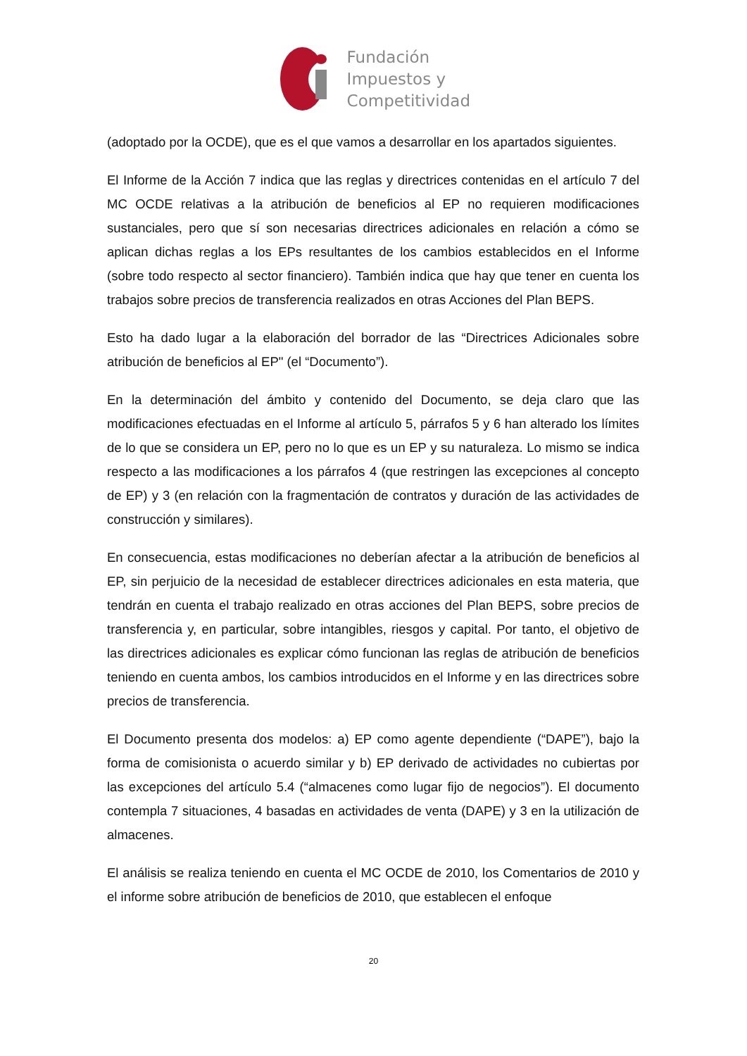Fundación
Impuestos y
Competitividad
(adoptado por la OCDE), que es el que vamos a desarrollar en los apartados siguientes.
El Informe de la Acción 7 indica que las reglas y directrices contenidas en el artículo 7 del MC OCDE relativas a la atribución de beneficios al EP no requieren modificaciones sustanciales, pero que sí son necesarias directrices adicionales en relación a cómo se aplican dichas reglas a los EPs resultantes de los cambios establecidos en el Informe (sobre todo respecto al sector financiero). También indica que hay que tener en cuenta los trabajos sobre precios de transferencia realizados en otras Acciones del Plan BEPS.
Esto ha dado lugar a la elaboración del borrador de las “Directrices Adicionales sobre atribución de beneficios al EP" (el “Documento”).
En la determinación del ámbito y contenido del Documento, se deja claro que las modificaciones efectuadas en el Informe al artículo 5, párrafos 5 y 6 han alterado los límites de lo que se considera un EP, pero no lo que es un EP y su naturaleza. Lo mismo se indica respecto a las modificaciones a los párrafos 4 (que restringen las excepciones al concepto de EP) y 3 (en relación con la fragmentación de contratos y duración de las actividades de construcción y similares).
En consecuencia, estas modificaciones no deberían afectar a la atribución de beneficios al EP, sin perjuicio de la necesidad de establecer directrices adicionales en esta materia, que tendrán en cuenta el trabajo realizado en otras acciones del Plan BEPS, sobre precios de transferencia y, en particular, sobre intangibles, riesgos y capital. Por tanto, el objetivo de las directrices adicionales es explicar cómo funcionan las reglas de atribución de beneficios teniendo en cuenta ambos, los cambios introducidos en el Informe y en las directrices sobre precios de transferencia.
El Documento presenta dos modelos: a) EP como agente dependiente (“DAPE”), bajo la forma de comisionista o acuerdo similar y b) EP derivado de actividades no cubiertas por las excepciones del artículo 5.4 (“almacenes como lugar fijo de negocios”). El documento contempla 7 situaciones, 4 basadas en actividades de venta (DAPE) y 3 en la utilización de almacenes.
El análisis se realiza teniendo en cuenta el MC OCDE de 2010, los Comentarios de 2010 y el informe sobre atribución de beneficios de 2010, que establecen el enfoque
20